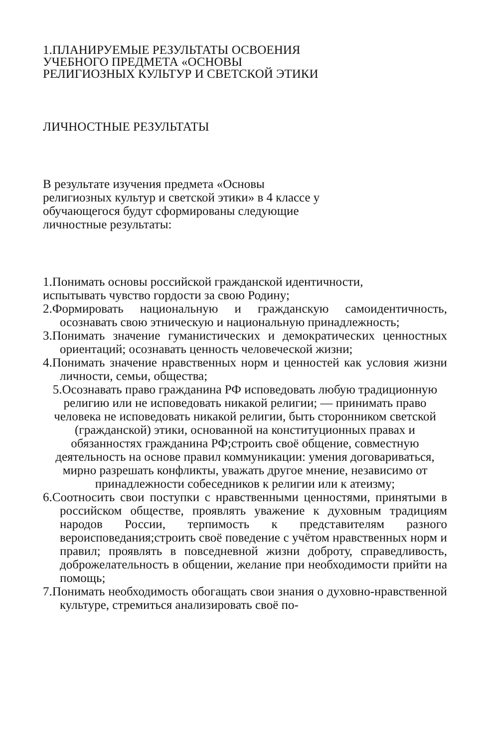1.ПЛАНИРУЕМЫЕ РЕЗУЛЬТАТЫ ОСВОЕНИЯ
УЧЕБНОГО ПРЕДМЕТА «ОСНОВЫ
РЕЛИГИОЗНЫХ КУЛЬТУР И СВЕТСКОЙ ЭТИКИ
ЛИЧНОСТНЫЕ РЕЗУЛЬТАТЫ
В результате изучения предмета «Основы
религиозных культур и светской этики» в 4 классе у
обучающегося будут сформированы следующие
личностные результаты:
1.Понимать основы российской гражданской идентичности,
испытывать чувство гордости за свою Родину;
2.Формировать национальную и гражданскую самоидентичность, осознавать свою этническую и национальную принадлежность;
3.Понимать значение гуманистических и демократических ценностных ориентаций; осознавать ценность человеческой жизни;
4.Понимать значение нравственных норм и ценностей как условия жизни личности, семьи, общества;
5.Осознавать право гражданина РФ исповедовать любую традиционную религию или не исповедовать никакой религии; — принимать право человека не исповедовать никакой религии, быть сторонником светской (гражданской) этики, основанной на конституционных правах и обязанностях гражданина РФ;строить своё общение, совместную деятельность на основе правил коммуникации: умения договариваться, мирно разрешать конфликты, уважать другое мнение, независимо от принадлежности собеседников к религии или к атеизму;
6.Соотносить свои поступки с нравственными ценностями, принятыми в российском обществе, проявлять уважение к духовным традициям народов России, терпимость к представителям разного вероисповедания;строить своё поведение с учётом нравственных норм и правил; проявлять в повседневной жизни доброту, справедливость, доброжелательность в общении, желание при необходимости прийти на помощь;
7.Понимать необходимость обогащать свои знания о духовно-нравственной культуре, стремиться анализировать своё по-